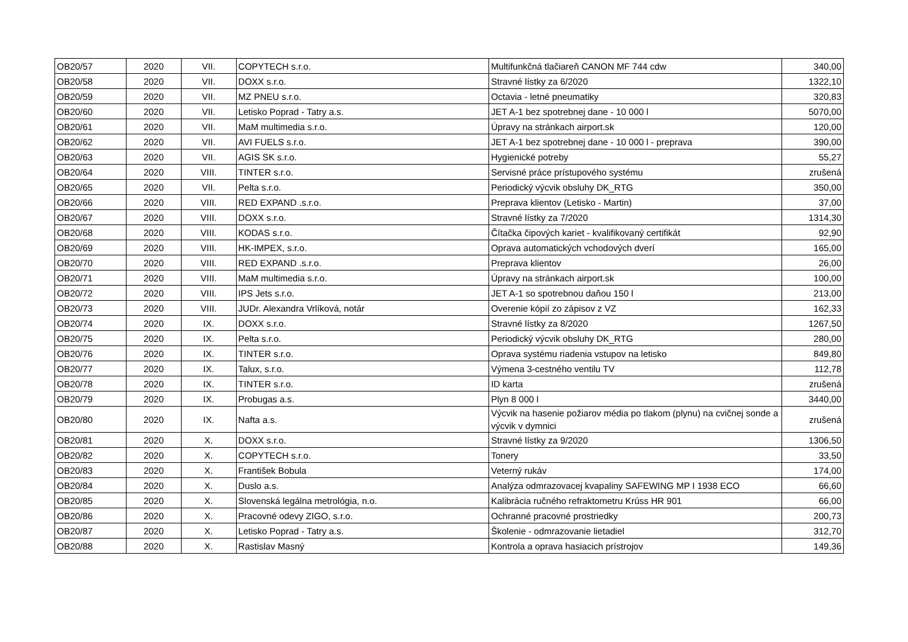| OB20/57 | 2020 | VII. | COPYTECH s.r.o. | Multifunkčná tlačiareň CANON MF 744 cdw | 340,00 |
| OB20/58 | 2020 | VII. | DOXX s.r.o. | Stravné lístky za 6/2020 | 1322,10 |
| OB20/59 | 2020 | VII. | MZ PNEU s.r.o. | Octavia - letné pneumatiky | 320,83 |
| OB20/60 | 2020 | VII. | Letisko Poprad - Tatry a.s. | JET A-1 bez spotrebnej dane - 10 000 l | 5070,00 |
| OB20/61 | 2020 | VII. | MaM multimedia s.r.o. | Úpravy na stránkach airport.sk | 120,00 |
| OB20/62 | 2020 | VII. | AVI FUELS s.r.o. | JET A-1 bez spotrebnej dane - 10 000 l - preprava | 390,00 |
| OB20/63 | 2020 | VII. | AGIS SK s.r.o. | Hygienické potreby | 55,27 |
| OB20/64 | 2020 | VIII. | TINTER s.r.o. | Servisné práce prístupového systému | zrušená |
| OB20/65 | 2020 | VII. | Pelta s.r.o. | Periodický výcvik obsluhy DK_RTG | 350,00 |
| OB20/66 | 2020 | VIII. | RED EXPAND .s.r.o. | Preprava klientov (Letisko - Martin) | 37,00 |
| OB20/67 | 2020 | VIII. | DOXX s.r.o. | Stravné lístky za 7/2020 | 1314,30 |
| OB20/68 | 2020 | VIII. | KODAS s.r.o. | Čítačka čipových kariet - kvalifikovaný certifikát | 92,90 |
| OB20/69 | 2020 | VIII. | HK-IMPEX, s.r.o. | Oprava automatických vchodových dverí | 165,00 |
| OB20/70 | 2020 | VIII. | RED EXPAND .s.r.o. | Preprava klientov | 26,00 |
| OB20/71 | 2020 | VIII. | MaM multimedia s.r.o. | Úpravy na stránkach airport.sk | 100,00 |
| OB20/72 | 2020 | VIII. | IPS Jets s.r.o. | JET A-1 so spotrebnou daňou 150 l | 213,00 |
| OB20/73 | 2020 | VIII. | JUDr. Alexandra Vrlíková, notár | Overenie kópií zo zápisov z VZ | 162,33 |
| OB20/74 | 2020 | IX. | DOXX s.r.o. | Stravné lístky za 8/2020 | 1267,50 |
| OB20/75 | 2020 | IX. | Pelta s.r.o. | Periodický výcvik obsluhy DK_RTG | 280,00 |
| OB20/76 | 2020 | IX. | TINTER s.r.o. | Oprava systému riadenia vstupov na letisko | 849,80 |
| OB20/77 | 2020 | IX. | Talux, s.r.o. | Výmena 3-cestného ventilu TV | 112,78 |
| OB20/78 | 2020 | IX. | TINTER s.r.o. | ID karta | zrušená |
| OB20/79 | 2020 | IX. | Probugas a.s. | Plyn 8 000 l | 3440,00 |
| OB20/80 | 2020 | IX. | Nafta a.s. | Výcvik na hasenie požiarov média po tlakom (plynu) na cvičnej sonde a výcvik v dymnici | zrušená |
| OB20/81 | 2020 | X. | DOXX s.r.o. | Stravné lístky za 9/2020 | 1306,50 |
| OB20/82 | 2020 | X. | COPYTECH s.r.o. | Tonery | 33,50 |
| OB20/83 | 2020 | X. | František Bobula | Veterný rukáv | 174,00 |
| OB20/84 | 2020 | X. | Duslo a.s. | Analýza odmrazovacej kvapaliny SAFEWING MP I 1938 ECO | 66,60 |
| OB20/85 | 2020 | X. | Slovenská legálna metrológia, n.o. | Kalibrácia ručného refraktometru Krúss HR 901 | 66,00 |
| OB20/86 | 2020 | X. | Pracovné odevy ZIGO, s.r.o. | Ochranné pracovné prostriedky | 200,73 |
| OB20/87 | 2020 | X. | Letisko Poprad - Tatry a.s. | Školenie - odmrazovanie lietadiel | 312,70 |
| OB20/88 | 2020 | X. | Rastislav Masný | Kontrola a oprava hasiacich prístrojov | 149,36 |